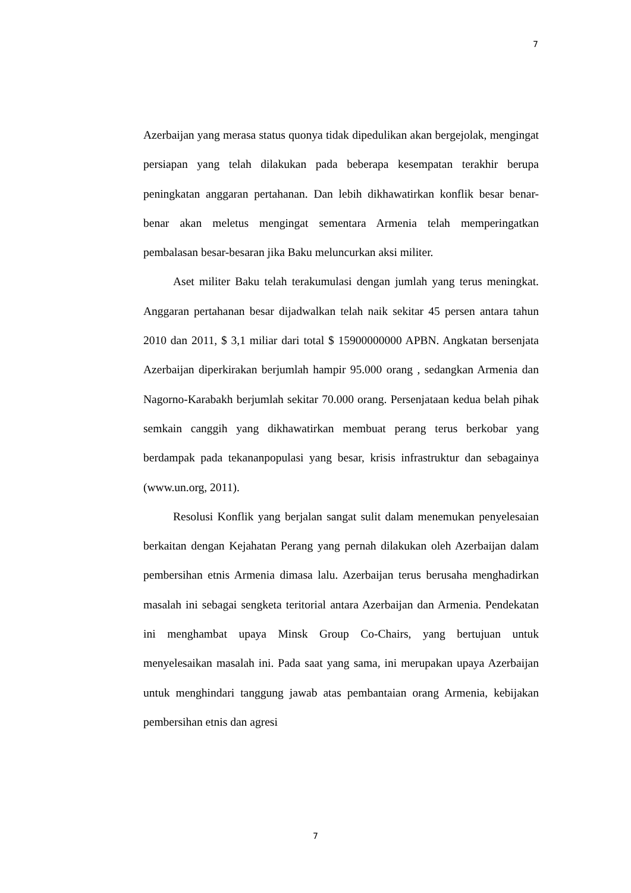7
Azerbaijan yang merasa status quonya tidak dipedulikan akan bergejolak, mengingat persiapan yang telah dilakukan pada beberapa kesempatan terakhir berupa peningkatan anggaran pertahanan. Dan lebih dikhawatirkan konflik besar benar-benar akan meletus mengingat sementara Armenia telah memperingatkan pembalasan besar-besaran jika Baku meluncurkan aksi militer.
Aset militer Baku telah terakumulasi dengan jumlah yang terus meningkat. Anggaran pertahanan besar dijadwalkan telah naik sekitar 45 persen antara tahun 2010 dan 2011, $ 3,1 miliar dari total $ 15900000000 APBN. Angkatan bersenjata Azerbaijan diperkirakan berjumlah hampir 95.000 orang , sedangkan Armenia dan Nagorno-Karabakh berjumlah sekitar 70.000 orang. Persenjataan kedua belah pihak semkain canggih yang dikhawatirkan membuat perang terus berkobar yang berdampak pada tekananpopulasi yang besar, krisis infrastruktur dan sebagainya (www.un.org, 2011).
Resolusi Konflik yang berjalan sangat sulit dalam menemukan penyelesaian berkaitan dengan Kejahatan Perang yang pernah dilakukan oleh Azerbaijan dalam pembersihan etnis Armenia dimasa lalu. Azerbaijan terus berusaha menghadirkan masalah ini sebagai sengketa teritorial antara Azerbaijan dan Armenia. Pendekatan ini menghambat upaya Minsk Group Co-Chairs, yang bertujuan untuk menyelesaikan masalah ini. Pada saat yang sama, ini merupakan upaya Azerbaijan untuk menghindari tanggung jawab atas pembantaian orang Armenia, kebijakan pembersihan etnis dan agresi
7